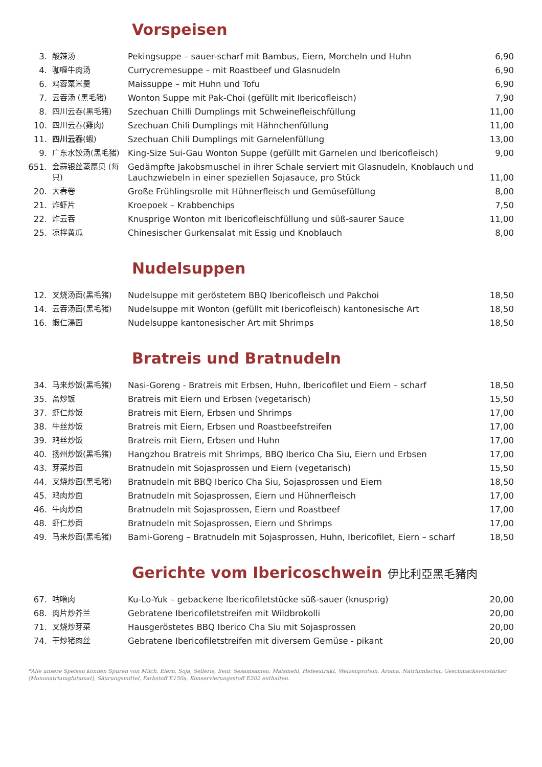Vorspeisen
| 3. | 酸辣汤 | Pekingsuppe – sauer-scharf mit Bambus, Eiern, Morcheln und Huhn | 6,90 |
| 4. | 咖喱牛肉汤 | Currycremesuppe – mit Roastbeef und Glasnudeln | 6,90 |
| 6. | 鸡蓉粟米羹 | Maissuppe – mit Huhn und Tofu | 6,90 |
| 7. | 云吞汤 (黑毛猪) | Wonton Suppe mit Pak-Choi (gefüllt mit Ibericofleisch) | 7,90 |
| 8. | 四川云吞(黑毛猪) | Szechuan Chilli Dumplings mit Schweinefleischfüllung | 11,00 |
| 10. | 四川云吞(雞肉) | Szechuan Chili Dumplings mit Hähnchenfüllung | 11,00 |
| 11. | 四川云吞 (蝦) | Szechuan Chili Dumplings mit Garnelenfüllung | 13,00 |
| 9. | 广东水饺汤(黑毛猪) | King-Size Sui-Gau Wonton Suppe (gefüllt mit Garnelen und Ibericofleisch) | 9,00 |
| 651. | 金蒜银丝蒸扇贝 (每只) | Gedämpfte Jakobsmuschel in ihrer Schale serviert mit Glasnudeln, Knoblauch und Lauchzwiebeln in einer speziellen Sojasauce, pro Stück | 11,00 |
| 20. | 大春卷 | Große Frühlingsrolle mit Hühnerfleisch und Gemüsefüllung | 8,00 |
| 21. | 炸虾片 | Kroepoek – Krabbenchips | 7,50 |
| 22. | 炸云吞 | Knusprige Wonton mit Ibericofleischfüllung und süß-saurer Sauce | 11,00 |
| 25. | 凉拌黄瓜 | Chinesischer Gurkensalat mit Essig und Knoblauch | 8,00 |
Nudelsuppen
| 12. | 叉烧汤面(黑毛猪) | Nudelsuppe mit geröstetem BBQ Ibericofleisch und Pakchoi | 18,50 |
| 14. | 云吞汤面(黑毛猪) | Nudelsuppe mit Wonton (gefüllt mit Ibericofleisch) kantonesische Art | 18,50 |
| 16. | 蝦仁湯面 | Nudelsuppe kantonesischer Art mit Shrimps | 18,50 |
Bratreis und Bratnudeln
| 34. | 马来炒饭(黑毛猪) | Nasi-Goreng - Bratreis mit Erbsen, Huhn, Ibericofilet und Eiern – scharf | 18,50 |
| 35. | 斋炒饭 | Bratreis mit Eiern und Erbsen (vegetarisch) | 15,50 |
| 37. | 虾仁炒饭 | Bratreis mit Eiern, Erbsen und Shrimps | 17,00 |
| 38. | 牛丝炒饭 | Bratreis mit Eiern, Erbsen und Roastbeefstreifen | 17,00 |
| 39. | 鸡丝炒饭 | Bratreis mit Eiern, Erbsen und Huhn | 17,00 |
| 40. | 扬州炒饭(黑毛猪) | Hangzhou Bratreis mit Shrimps, BBQ Iberico Cha Siu, Eiern und Erbsen | 17,00 |
| 43. | 芽菜炒面 | Bratnudeln mit Sojasprossen und Eiern (vegetarisch) | 15,50 |
| 44. | 叉烧炒面(黑毛猪) | Bratnudeln mit BBQ Iberico Cha Siu, Sojasprossen und Eiern | 18,50 |
| 45. | 鸡肉炒面 | Bratnudeln mit Sojasprossen, Eiern und Hühnerfleisch | 17,00 |
| 46. | 牛肉炒面 | Bratnudeln mit Sojasprossen, Eiern und Roastbeef | 17,00 |
| 48. | 虾仁炒面 | Bratnudeln mit Sojasprossen, Eiern und Shrimps | 17,00 |
| 49. | 马来炒面(黑毛猪) | Bami-Goreng – Bratnudeln mit Sojasprossen, Huhn, Ibericofilet, Eiern – scharf | 18,50 |
Gerichte vom Ibericoschwein 伊比利亞黑毛豬肉
| 67. | 咕噜肉 | Ku-Lo-Yuk – gebackene Ibericofiletstücke süß-sauer (knusprig) | 20,00 |
| 68. | 肉片炒芥兰 | Gebratene Ibericofiletstreifen mit Wildbrokolli | 20,00 |
| 71. | 叉烧炒芽菜 | Hausgeröstetes BBQ Iberico Cha Siu mit Sojasprossen | 20,00 |
| 74. | 干炒猪肉丝 | Gebratene Ibericofiletstreifen mit diversem Gemüse - pikant | 20,00 |
*Alle unsere Speisen können Spuren von Milch, Eiern, Soja, Sellerie, Senf, Sesamsamen, Maismehl, Hefeextrakt, Weizenprotein, Aroma, Natriumlactat, Geschmacksverstärker (Mononatriumglutamat), Säurungsmittel, Farbstoff E150a, Konservierungsstoff E202 enthalten.